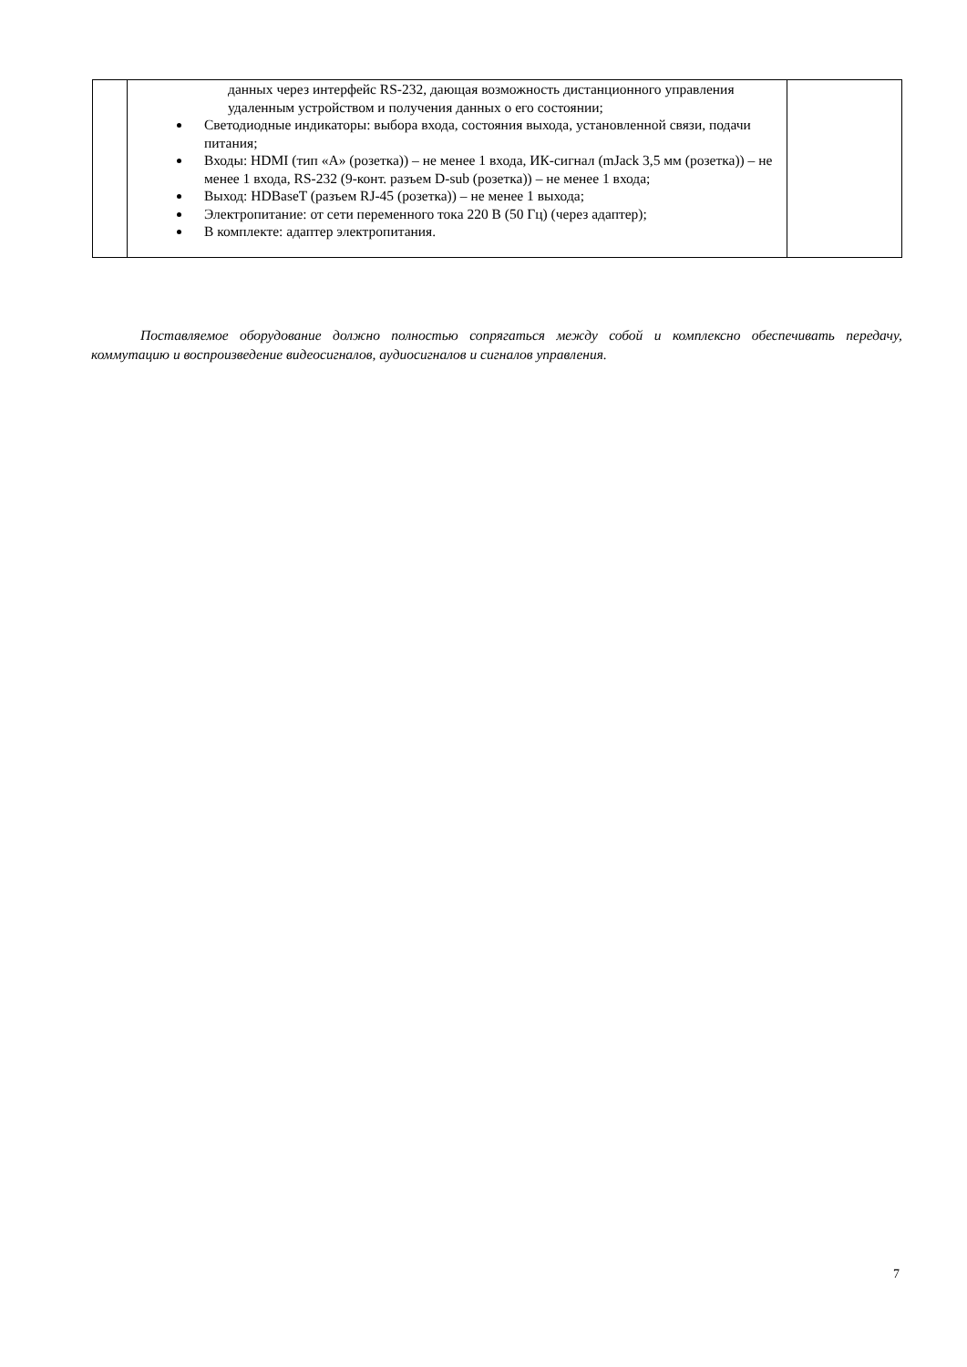| | данных через интерфейс RS-232, дающая возможность дистанционного управления удаленным устройством и получения данных о его состоянии; Светодиодные индикаторы: выбора входа, состояния выхода, установленной связи, подачи питания; Входы: HDMI (тип «А» (розетка)) – не менее 1 входа, ИК-сигнал (mJack 3,5 мм (розетка)) – не менее 1 входа, RS-232 (9-конт. разъем D-sub (розетка)) – не менее 1 входа; Выход: HDBaseT (разъем RJ-45 (розетка)) – не менее 1 выхода; Электропитание: от сети переменного тока 220 В (50 Гц) (через адаптер); В комплекте: адаптер электропитания. | |
Поставляемое оборудование должно полностью сопрягаться между собой и комплексно обеспечивать передачу, коммутацию и воспроизведение видеосигналов, аудиосигналов и сигналов управления.
7